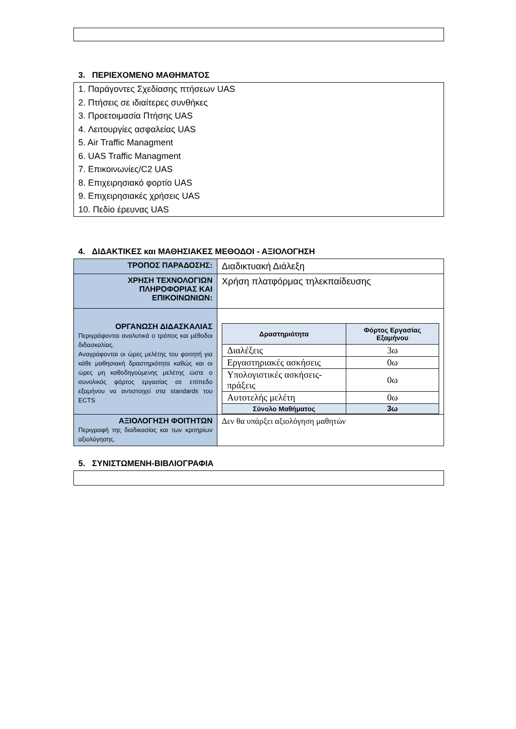3. ΠΕΡΙΕΧΟΜΕΝΟ ΜΑΘΗΜΑΤΟΣ
1. Παράγοντες Σχεδίασης πτήσεων UAS
2. Πτήσεις σε ιδιαίτερες συνθήκες
3. Προετοιμασία Πτήσης UAS
4. Λειτουργίες ασφαλείας UAS
5. Air Traffic Managment
6. UAS Traffic Managment
7. Επικοινωνίες/C2 UAS
8. Επιχειρησιακό φορτίο UAS
9. Επιχειρησιακές χρήσεις UAS
10. Πεδίο έρευνας UAS
4. ΔΙΔΑΚΤΙΚΕΣ και ΜΑΘΗΣΙΑΚΕΣ ΜΕΘΟΔΟΙ - ΑΞΙΟΛΟΓΗΣΗ
| ΤΡΟΠΟΣ ΠΑΡΑΔΟΣΗΣ: | Διαδικτυακή Διάλεξη |
| ΧΡΗΣΗ ΤΕΧΝΟΛΟΓΙΩΝ ΠΛΗΡΟΦΟΡΙΑΣ ΚΑΙ ΕΠΙΚΟΙΝΩΝΙΩΝ: | Χρήση πλατφόρμας τηλεκπαίδευσης |
| ΟΡΓΑΝΩΣΗ ΔΙΔΑΣΚΑΛΙΑΣ Περιγράφονται αναλυτικά ο τρόπος και μέθοδοι διδασκαλίας. Αναγράφονται οι ώρες μελέτης του φοιτητή για κάθε μαθησιακή δραστηριότητα καθώς και οι ώρες μη καθοδηγούμενης μελέτης ώστε ο συνολικός φόρτος εργασίας σε επίπεδο εξαμήνου να αντιστοιχεί στα standards του ECTS | / Δραστηριότητα / Φόρτος Εργασίας Εξαμήνου / / --- / --- / / Διαλέξεις / 3ω / / Εργαστηριακές ασκήσεις / 0ω / / Υπολογιστικές ασκήσεις-πράξεις / 0ω / / Αυτοτελής μελέτη / 0ω / / Σύνολο Μαθήματος / 3ω / |
| ΑΞΙΟΛΟΓΗΣΗ ΦΟΙΤΗΤΩΝ Περιγραφή της διαδικασίας και των κριτηρίων αξιολόγησης. | Δεν θα υπάρξει αξιολόγηση μαθητών |
5. ΣΥΝΙΣΤΩΜΕΝΗ-ΒΙΒΛΙΟΓΡΑΦΙΑ